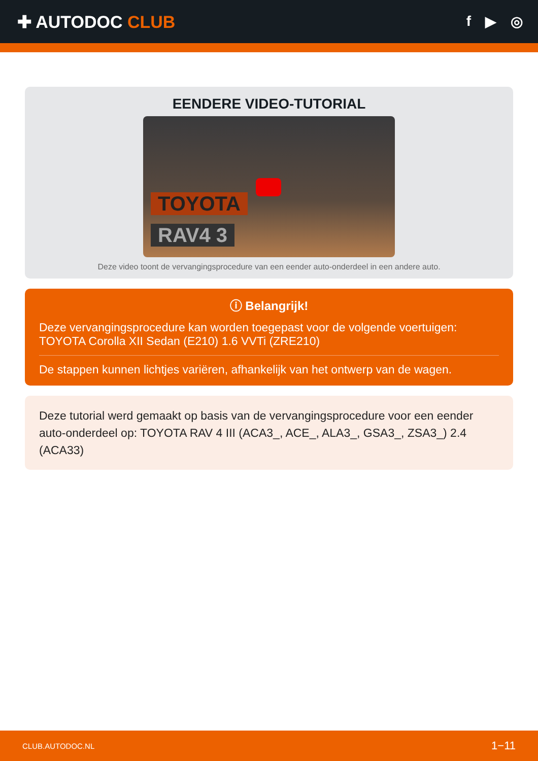✚ AUTODOC CLUB
f ▶ ◎
EENDERE VIDEO-TUTORIAL
TOYOTA
RAV4 3
Deze video toont de vervangingsprocedure van een eender auto-onderdeel in een andere auto.
ⓘ Belangrijk!
Deze vervangingsprocedure kan worden toegepast voor de volgende voertuigen: TOYOTA Corolla XII Sedan (E210) 1.6 VVTi (ZRE210)
De stappen kunnen lichtjes variëren, afhankelijk van het ontwerp van de wagen.
Deze tutorial werd gemaakt op basis van de vervangingsprocedure voor een eender auto-onderdeel op: TOYOTA RAV 4 III (ACA3_, ACE_, ALA3_, GSA3_, ZSA3_) 2.4 (ACA33)
CLUB.AUTODOC.NL 1−11